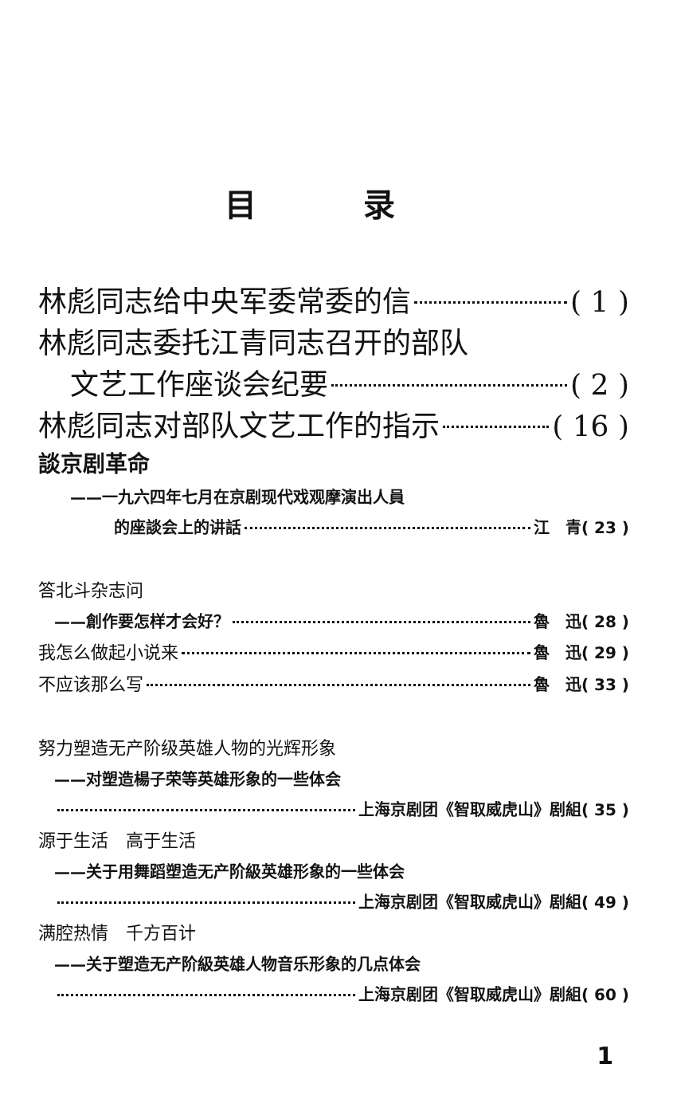目 录
林彪同志给中央军委常委的信 ( 1 )
林彪同志委托江青同志召开的部队
文艺工作座谈会纪要 ( 2 )
林彪同志对部队文艺工作的指示 ( 16 )
談京剧革命
——一九六四年七月在京剧现代戏观摩演出人員
的座談会上的讲話 江　青( 23 )
答北斗杂志问
——創作要怎样才会好？ 魯　迅( 28 )
我怎么做起小说来 魯　迅( 29 )
不应该那么写 魯　迅( 33 )
努力塑造无产阶级英雄人物的光辉形象
——对塑造楊子荣等英雄形象的一些体会
上海京剧团《智取威虎山》剧組( 35 )
源于生活　高于生活
——关于用舞蹈塑造无产阶級英雄形象的一些体会
上海京剧团《智取威虎山》剧組( 49 )
满腔热情　千方百计
——关于塑造无产阶級英雄人物音乐形象的几点体会
上海京剧团《智取威虎山》剧組( 60 )
1